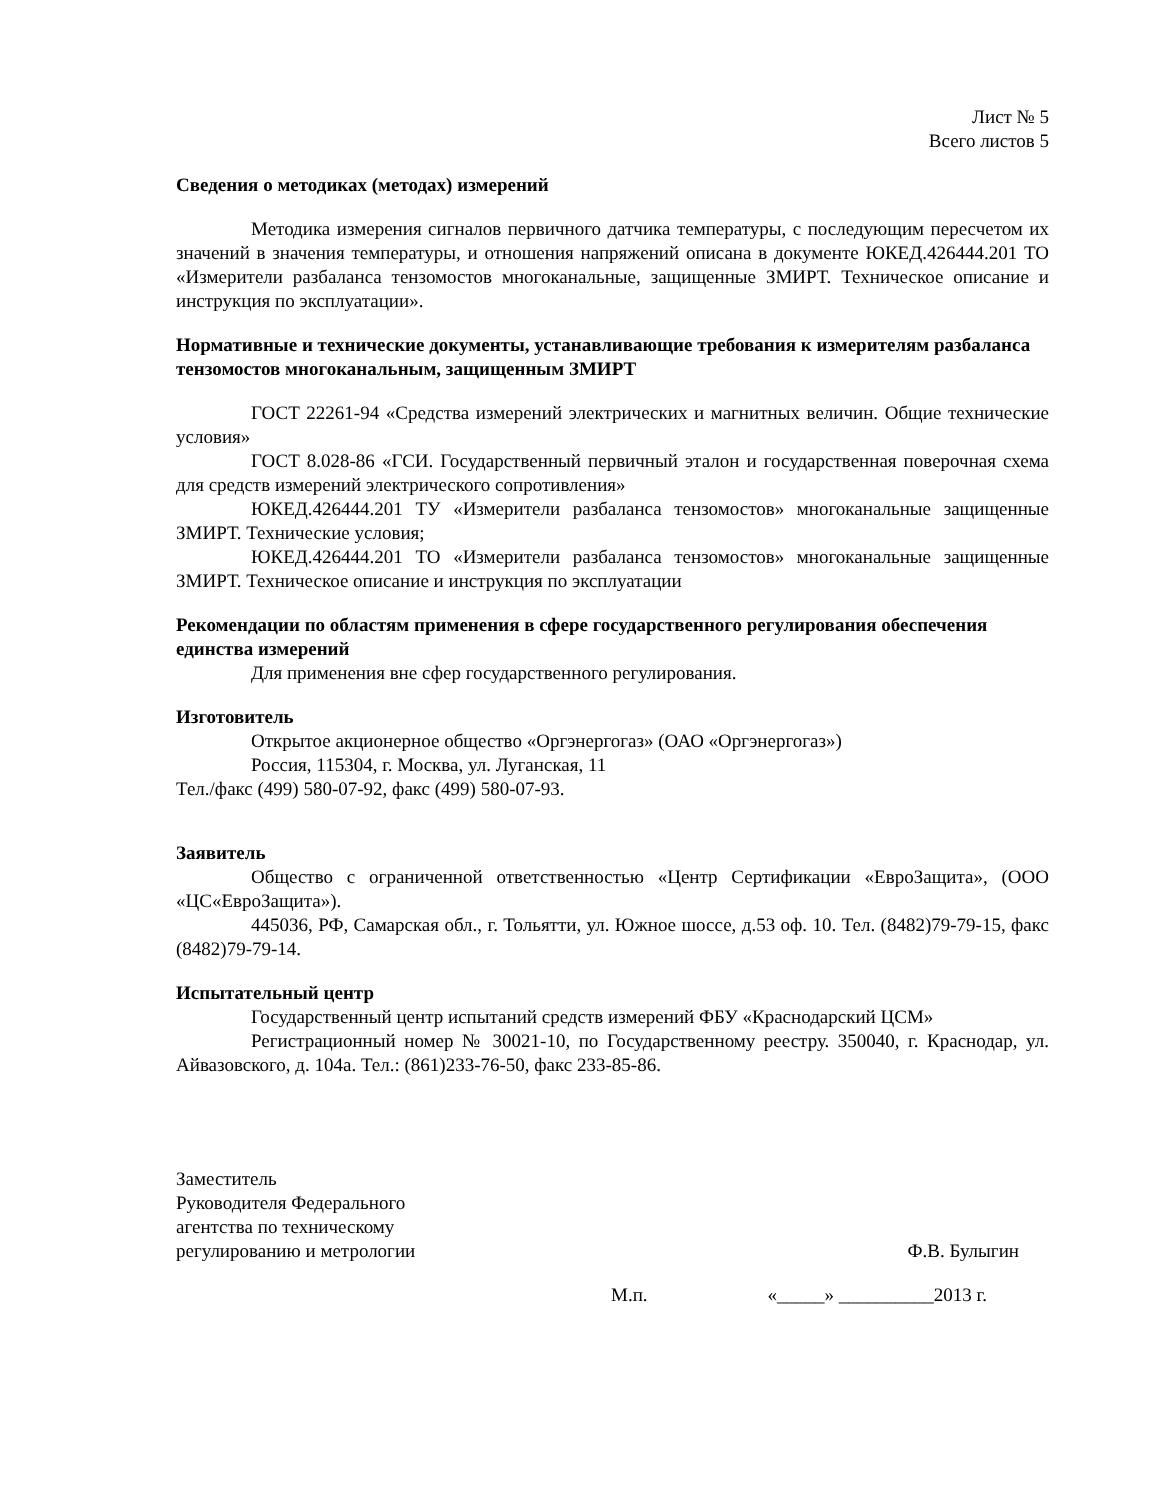Лист № 5
Всего листов 5
Сведения о методиках (методах) измерений
Методика измерения сигналов первичного датчика температуры, с последующим пересчетом их значений в значения температуры, и отношения напряжений описана в документе ЮКЕД.426444.201 ТО «Измерители разбаланса тензомостов многоканальные, защищенные ЗМИРТ. Техническое описание и инструкция по эксплуатации».
Нормативные и технические документы, устанавливающие требования к измерителям разбаланса тензомостов многоканальным, защищенным ЗМИРТ
ГОСТ 22261-94 «Средства измерений электрических и магнитных величин. Общие технические условия»
ГОСТ 8.028-86 «ГСИ. Государственный первичный эталон и государственная поверочная схема для средств измерений электрического сопротивления»
ЮКЕД.426444.201 ТУ «Измерители разбаланса тензомостов» многоканальные защищенные ЗМИРТ. Технические условия;
ЮКЕД.426444.201 ТО «Измерители разбаланса тензомостов» многоканальные защищенные ЗМИРТ. Техническое описание и инструкция по эксплуатации
Рекомендации по областям применения в сфере государственного регулирования обеспечения единства измерений
Для применения вне сфер государственного регулирования.
Изготовитель
Открытое акционерное общество «Оргэнергогаз» (ОАО «Оргэнергогаз»)
Россия, 115304, г. Москва, ул. Луганская, 11
Тел./факс (499) 580-07-92, факс (499) 580-07-93.
Заявитель
Общество с ограниченной ответственностью «Центр Сертификации «ЕвроЗащита», (ООО «ЦС«ЕвроЗащита»).
445036, РФ, Самарская обл., г. Тольятти, ул. Южное шоссе, д.53 оф. 10. Тел. (8482)79-79-15, факс (8482)79-79-14.
Испытательный центр
Государственный центр испытаний средств измерений ФБУ «Краснодарский ЦСМ»
Регистрационный номер № 30021-10, по Государственному реестру. 350040, г. Краснодар, ул. Айвазовского, д. 104а. Тел.: (861)233-76-50, факс 233-85-86.
Заместитель
Руководителя Федерального
агентства по техническому
регулированию и метрологии
Ф.В. Булыгин
М.п. «_____» __________2013 г.